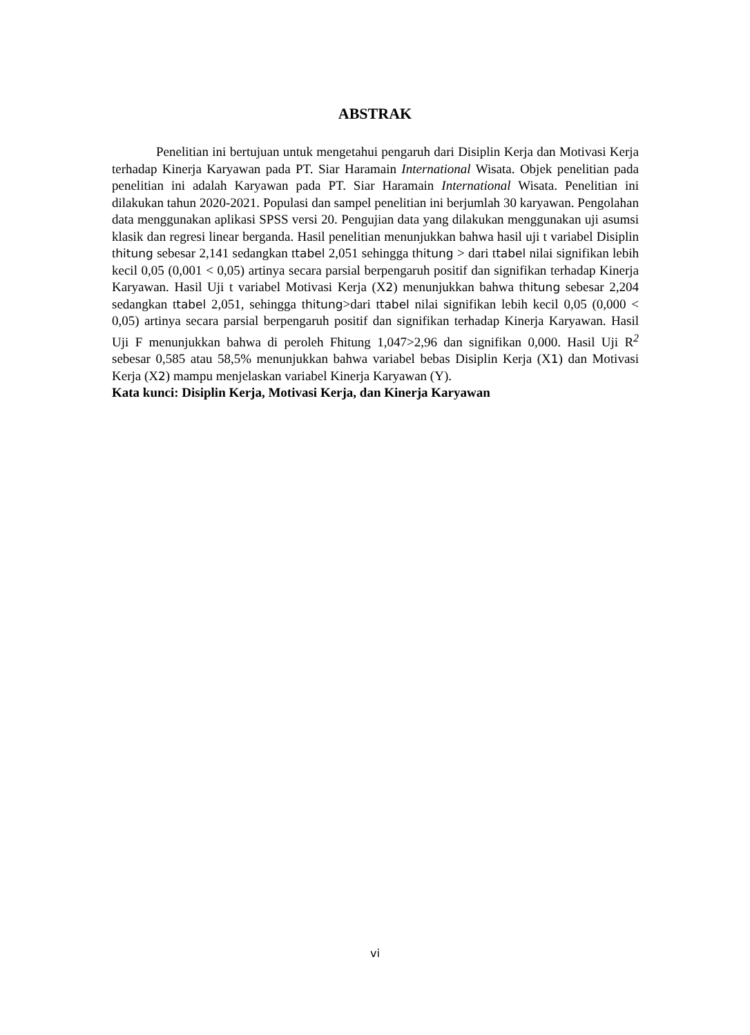ABSTRAK
Penelitian ini bertujuan untuk mengetahui pengaruh dari Disiplin Kerja dan Motivasi Kerja terhadap Kinerja Karyawan pada PT. Siar Haramain International Wisata. Objek penelitian pada penelitian ini adalah Karyawan pada PT. Siar Haramain International Wisata. Penelitian ini dilakukan tahun 2020-2021. Populasi dan sampel penelitian ini berjumlah 30 karyawan. Pengolahan data menggunakan aplikasi SPSS versi 20. Pengujian data yang dilakukan menggunakan uji asumsi klasik dan regresi linear berganda. Hasil penelitian menunjukkan bahwa hasil uji t variabel Disiplin thitung sebesar 2,141 sedangkan ttabel 2,051 sehingga thitung > dari ttabel nilai signifikan lebih kecil 0,05 (0,001 < 0,05) artinya secara parsial berpengaruh positif dan signifikan terhadap Kinerja Karyawan. Hasil Uji t variabel Motivasi Kerja (X2) menunjukkan bahwa thitung sebesar 2,204 sedangkan ttabel 2,051, sehingga thitung>dari ttabel nilai signifikan lebih kecil 0,05 (0,000 < 0,05) artinya secara parsial berpengaruh positif dan signifikan terhadap Kinerja Karyawan. Hasil Uji F menunjukkan bahwa di peroleh Fhitung 1,047>2,96 dan signifikan 0,000. Hasil Uji R<sup>2</sup> sebesar 0,585 atau 58,5% menunjukkan bahwa variabel bebas Disiplin Kerja (X1) dan Motivasi Kerja (X2) mampu menjelaskan variabel Kinerja Karyawan (Y).
Kata kunci: Disiplin Kerja, Motivasi Kerja, dan Kinerja Karyawan
vi